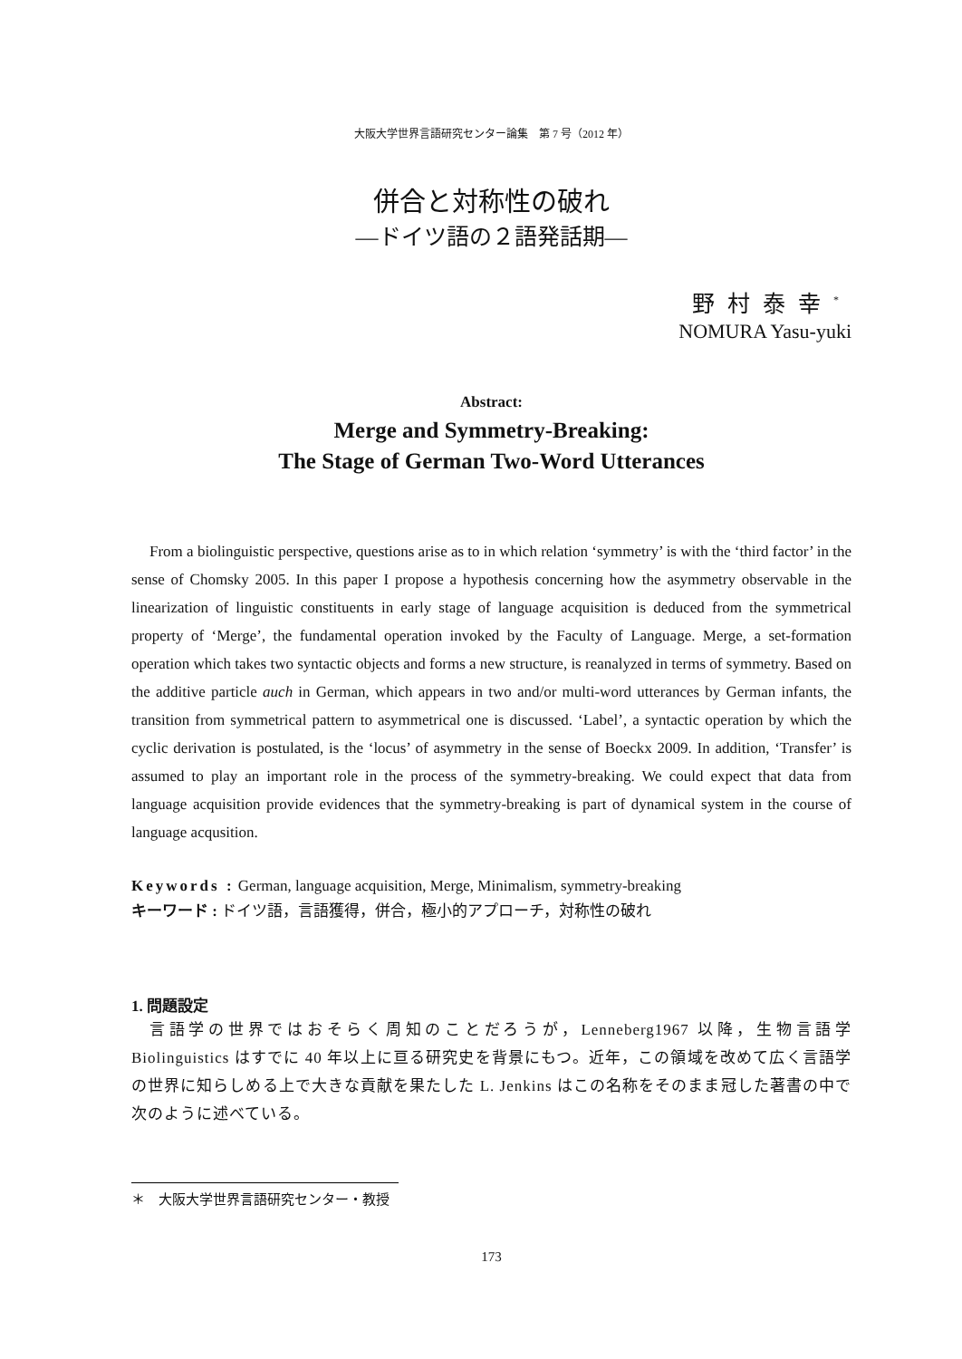大阪大学世界言語研究センター論集　第 7 号（2012 年）
併合と対称性の破れ
―ドイツ語の２語発話期―
野村泰幸<sup>*</sup>
NOMURA Yasu-yuki
Abstract:
Merge and Symmetry-Breaking:
The Stage of German Two-Word Utterances
From a biolinguistic perspective, questions arise as to in which relation ‘symmetry’ is with the ‘third factor’ in the sense of Chomsky 2005. In this paper I propose a hypothesis concerning how the asymmetry observable in the linearization of linguistic constituents in early stage of language acquisition is deduced from the symmetrical property of ‘Merge’, the fundamental operation invoked by the Faculty of Language. Merge, a set-formation operation which takes two syntactic objects and forms a new structure, is reanalyzed in terms of symmetry. Based on the additive particle auch in German, which appears in two and/or multi-word utterances by German infants, the transition from symmetrical pattern to asymmetrical one is discussed. ‘Label’, a syntactic operation by which the cyclic derivation is postulated, is the ‘locus’ of asymmetry in the sense of Boeckx 2009. In addition, ‘Transfer’ is assumed to play an important role in the process of the symmetry-breaking. We could expect that data from language acquisition provide evidences that the symmetry-breaking is part of dynamical system in the course of language acqusition.
Keywords : German, language acquisition, Merge, Minimalism, symmetry-breaking
キーワード : ドイツ語，言語獲得，併合，極小的アプローチ，対称性の破れ
1. 問題設定
言語学の世界ではおそらく周知のことだろうが，Lenneberg1967 以降，生物言語学 Biolinguistics はすでに 40 年以上に亘る研究史を背景にもつ。近年，この領域を改めて広く言語学の世界に知らしめる上で大きな貢献を果たした L. Jenkins はこの名称をそのまま冠した著書の中で次のように述べている。
＊　大阪大学世界言語研究センター・教授
173